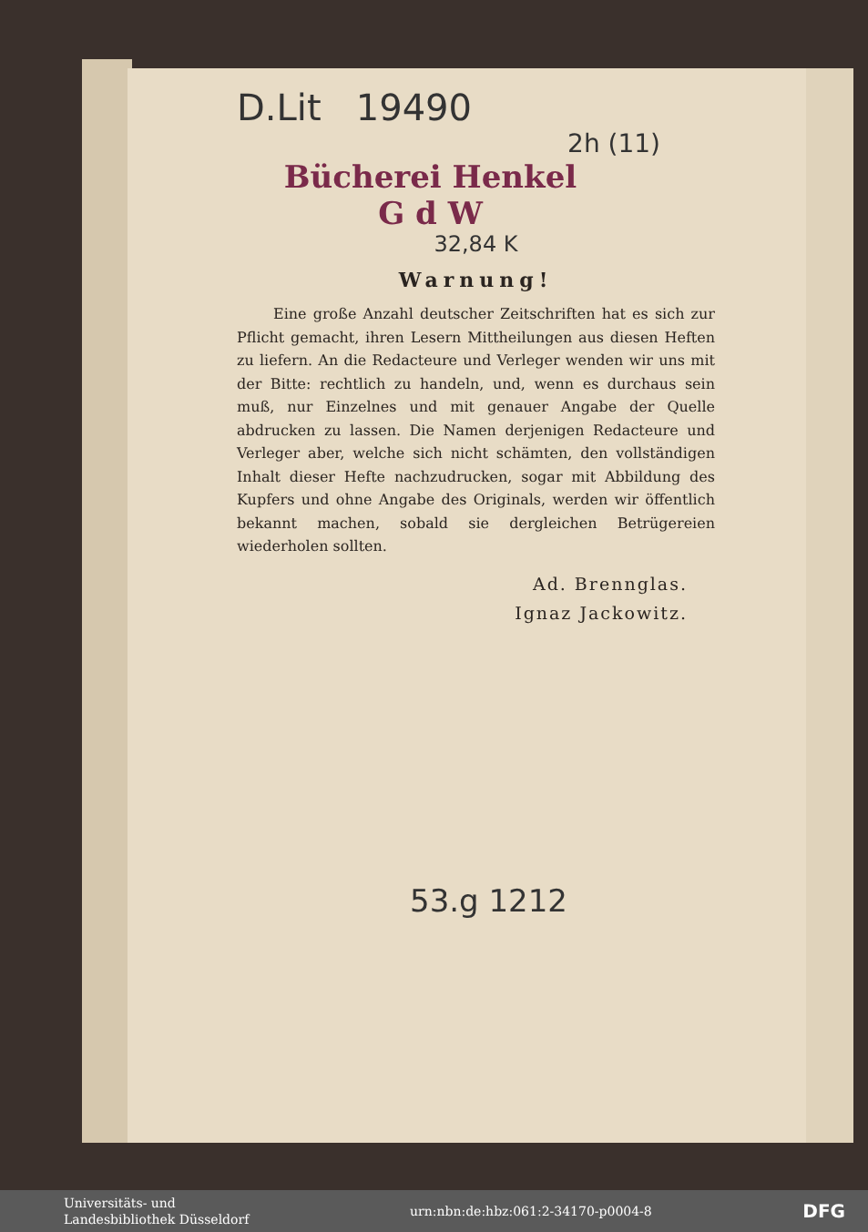D.Lit 19490
2h (11)
Bücherei Henkel
G d W
32,84 K
Warnung!
Eine große Anzahl deutscher Zeitschriften hat es sich zur Pflicht gemacht, ihren Lesern Mittheilungen aus diesen Heften zu liefern. An die Redacteure und Verleger wenden wir uns mit der Bitte: rechtlich zu handeln, und, wenn es durchaus sein muß, nur Einzelnes und mit genauer Angabe der Quelle abdrucken zu lassen. Die Namen derjenigen Redacteure und Verleger aber, welche sich nicht schämten, den vollständigen Inhalt dieser Hefte nachzudrucken, sogar mit Abbildung des Kupfers und ohne Angabe des Originals, werden wir öffentlich bekannt machen, sobald sie dergleichen Betrügereien wiederholen sollten.
Ad. Brennglas.
Ignaz Jackowitz.
53.g 1212
Universitäts- und
Landesbibliothek Düsseldorf
urn:nbn:de:hbz:061:2-34170-p0004-8 DFG